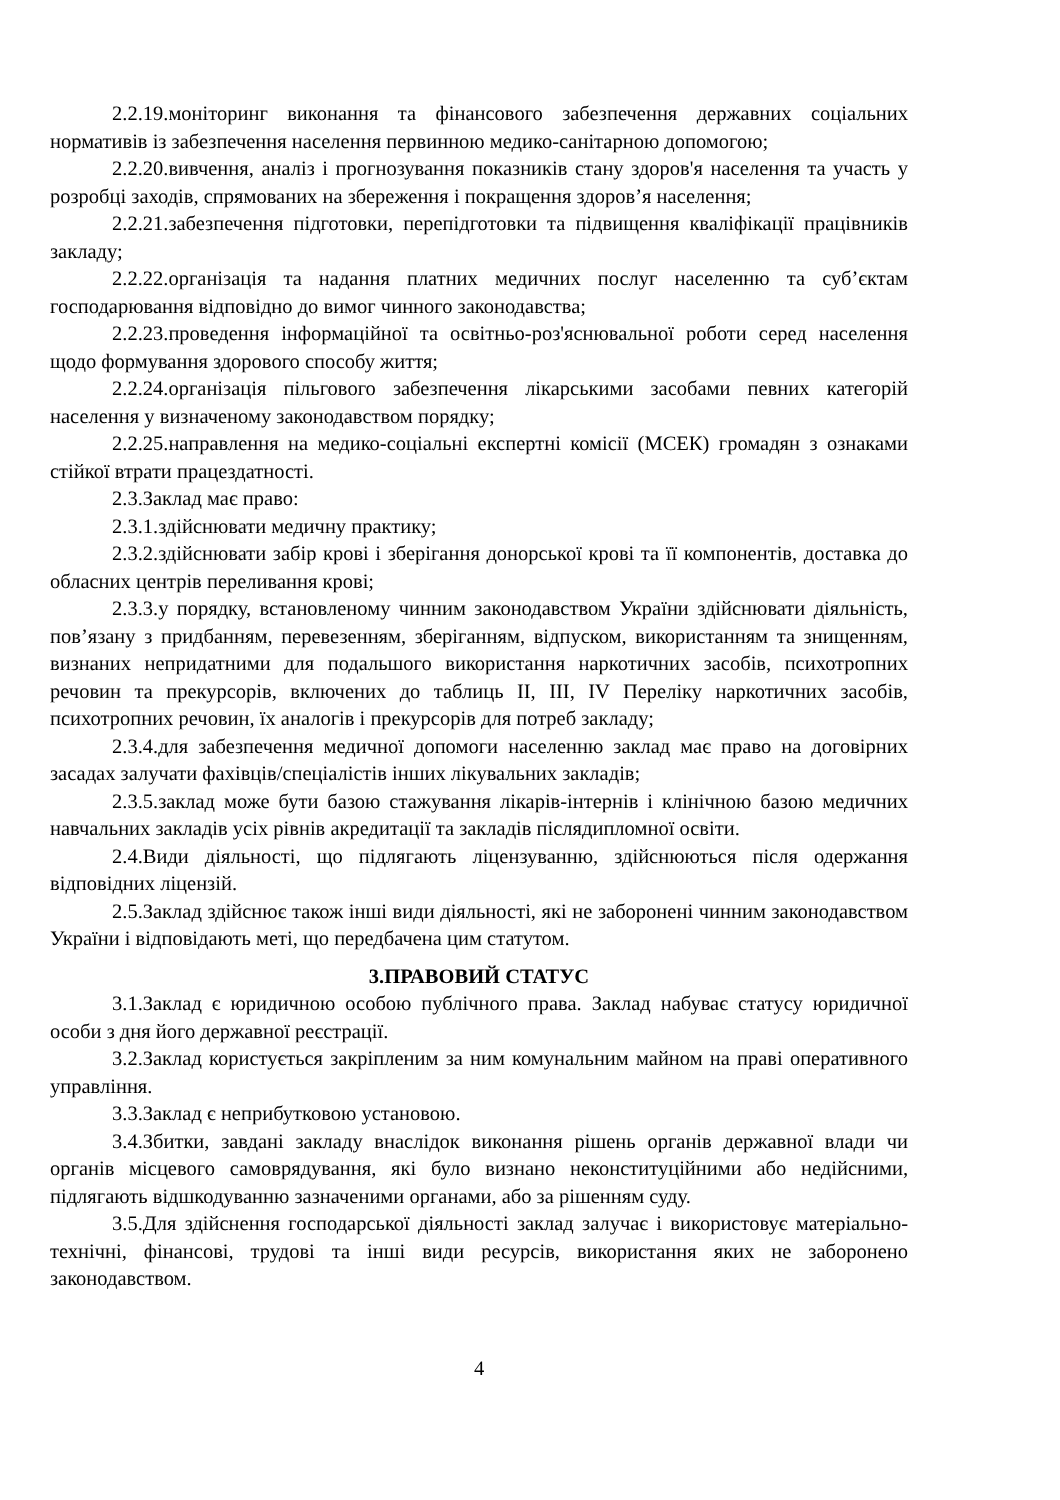2.2.19.моніторинг виконання та фінансового забезпечення державних соціальних нормативів із забезпечення населення первинною медико-санітарною допомогою;
2.2.20.вивчення, аналіз і прогнозування показників стану здоров'я населення та участь у розробці заходів, спрямованих на збереження і покращення здоров’я населення;
2.2.21.забезпечення підготовки, перепідготовки та підвищення кваліфікації працівників закладу;
2.2.22.організація та надання платних медичних послуг населенню та суб’єктам господарювання відповідно до вимог чинного законодавства;
2.2.23.проведення інформаційної та освітньо-роз'яснювальної роботи серед населення щодо формування здорового способу життя;
2.2.24.організація пільгового забезпечення лікарськими засобами певних категорій населення у визначеному законодавством порядку;
2.2.25.направлення на медико-соціальні експертні комісії (МСЕК) громадян з ознаками стійкої втрати працездатності.
2.3.Заклад має право:
2.3.1.здійснювати медичну практику;
2.3.2.здійснювати забір крові і зберігання донорської крові та її компонентів, доставка до обласних центрів переливання крові;
2.3.3.у порядку, встановленому чинним законодавством України здійснювати діяльність, пов’язану з придбанням, перевезенням, зберіганням, відпуском, використанням та знищенням, визнаних непридатними для подальшого використання наркотичних засобів, психотропних речовин та прекурсорів, включених до таблиць ІІ, ІІІ, IV Переліку наркотичних засобів, психотропних речовин, їх аналогів і прекурсорів для потреб закладу;
2.3.4.для забезпечення медичної допомоги населенню заклад має право на договірних засадах залучати фахівців/спеціалістів інших лікувальних закладів;
2.3.5.заклад може бути базою стажування лікарів-інтернів і клінічною базою медичних навчальних закладів усіх рівнів акредитації та закладів післядипломної освіти.
2.4.Види діяльності, що підлягають ліцензуванню, здійснюються після одержання відповідних ліцензій.
2.5.Заклад здійснює також інші види діяльності, які не заборонені чинним законодавством України і відповідають меті, що передбачена цим статутом.
3.ПРАВОВИЙ СТАТУС
3.1.Заклад є юридичною особою публічного права. Заклад набуває статусу юридичної особи з дня його державної реєстрації.
3.2.Заклад користується закріпленим за ним комунальним майном на праві оперативного управління.
3.3.Заклад є неприбутковою установою.
3.4.Збитки, завдані закладу внаслідок виконання рішень органів державної влади чи органів місцевого самоврядування, які було визнано неконституційними або недійсними, підлягають відшкодуванню зазначеними органами, або за рішенням суду.
3.5.Для здійснення господарської діяльності заклад залучає і використовує матеріально-технічні, фінансові, трудові та інші види ресурсів, використання яких не заборонено законодавством.
4